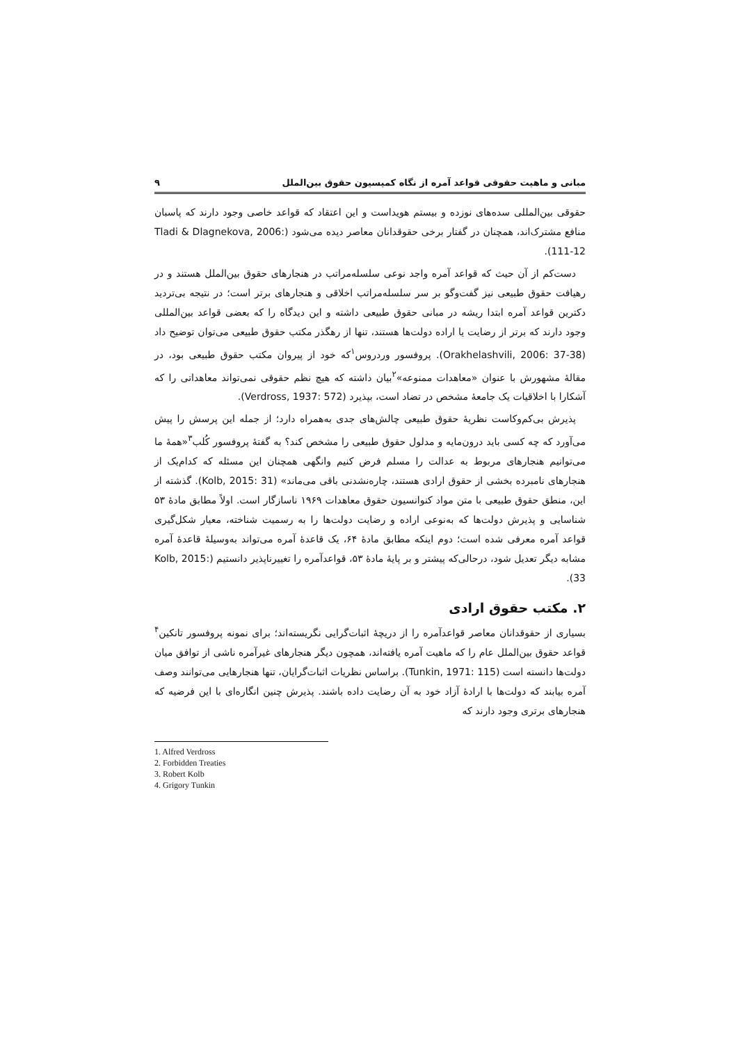مبانی و ماهیت حقوقی قواعد آمره از نگاه کمیسیون حقوق بین‌الملل ۹
حقوقی بین‌المللی سده‌های نوزده و بیستم هویداست و این اعتقاد که قواعد خاصی وجود دارند که پاسبان منافع مشترک‌اند، همچنان در گفتار برخی حقوقدانان معاصر دیده می‌شود (Tladi & Dlagnekova, 2006: 111-12).
دست‌کم از آن حیث که قواعد آمره واجد نوعی سلسله‌مراتب در هنجارهای حقوق بین‌الملل هستند و در رهیافت حقوق طبیعی نیز گفت‌وگو بر سر سلسله‌مراتب اخلاقی و هنجارهای برتر است؛ در نتیجه بی‌تردید دکترین قواعد آمره ابتدا ریشه در مبانی حقوق طبیعی داشته و این دیدگاه را که بعضی قواعد بین‌المللی وجود دارند که برتر از رضایت یا اراده دولت‌ها هستند، تنها از رهگذر مکتب حقوق طبیعی می‌توان توضیح داد (Orakhelashvili, 2006: 37-38). پروفسور وردروس<sup>۱</sup>که خود از پیروان مکتب حقوق طبیعی بود، در مقالهٔ مشهورش با عنوان «معاهدات ممنوعه»<sup>۲</sup>بیان داشته که هیچ نظم حقوقی نمی‌تواند معاهداتی را که آشکارا با اخلاقیات یک جامعهٔ مشخص در تضاد است، بپذیرد (Verdross, 1937: 572).
پذیرش بی‌کم‌وکاست نظریهٔ حقوق طبیعی چالش‌های جدی به‌همراه دارد؛ از جمله این پرسش را پیش می‌آورد که چه کسی باید درون‌مایه و مدلول حقوق طبیعی را مشخص کند؟ به گفتهٔ پروفسور کُلب<sup>۳</sup>«همهٔ ما می‌توانیم هنجارهای مربوط به عدالت را مسلم فرض کنیم وانگهی همچنان این مسئله که کدام‌یک از هنجارهای نامبرده بخشی از حقوق ارادی هستند، چاره‌نشدنی باقی می‌ماند» (Kolb, 2015: 31). گذشته از این، منطق حقوق طبیعی با متن مواد کنوانسیون حقوق معاهدات ۱۹۶۹ ناسازگار است. اولاً مطابق مادهٔ ۵۳ شناسایی و پذیرش دولت‌ها که به‌نوعی اراده و رضایت دولت‌ها را به رسمیت شناخته، معیار شکل‌گیری قواعد آمره معرفی شده است؛ دوم اینکه مطابق مادهٔ ۶۴، یک قاعدهٔ آمره می‌تواند به‌وسیلهٔ قاعدهٔ آمره مشابه دیگر تعدیل شود، درحالی‌که پیشتر و بر پایهٔ مادهٔ ۵۳، قواعدآمره را تغییرناپذیر دانستیم (Kolb, 2015: 33).
۲. مکتب حقوق ارادی
بسیاری از حقوقدانان معاصر قواعدآمره را از دریچهٔ اثبات‌گرایی نگریسته‌اند؛ برای نمونه پروفسور تانکین<sup>۴</sup> قواعد حقوق بین‌الملل عام را که ماهیت آمره یافته‌اند، همچون دیگر هنجارهای غیرآمره ناشی از توافق میان دولت‌ها دانسته است (Tunkin, 1971: 115). براساس نظریات اثبات‌گرایان، تنها هنجارهایی می‌توانند وصف آمره بیابند که دولت‌ها با ارادهٔ آزاد خود به آن رضایت داده باشند. پذیرش چنین انگاره‌ای با این فرضیه که هنجارهای برتری وجود دارند که
1. Alfred Verdross
2. Forbidden Treaties
3. Robert Kolb
4. Grigory Tunkin